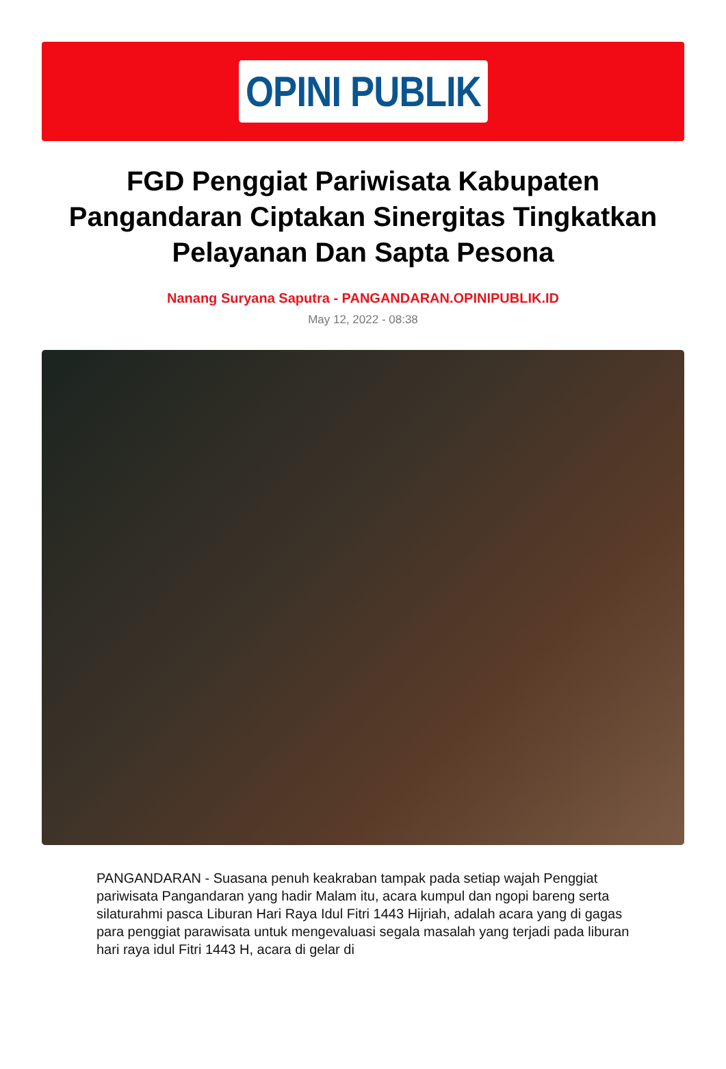OPINI PUBLIK
FGD Penggiat Pariwisata Kabupaten Pangandaran Ciptakan Sinergitas Tingkatkan Pelayanan Dan Sapta Pesona
Nanang Suryana Saputra - PANGANDARAN.OPINIPUBLIK.ID
May 12, 2022 - 08:38
PANGANDARAN - Suasana penuh keakraban tampak pada setiap wajah Penggiat pariwisata Pangandaran yang hadir Malam itu, acara kumpul dan ngopi bareng serta silaturahmi pasca Liburan Hari Raya Idul Fitri 1443 Hijriah, adalah acara yang di gagas para penggiat parawisata untuk mengevaluasi segala masalah yang terjadi pada liburan hari raya idul Fitri 1443 H, acara di gelar di